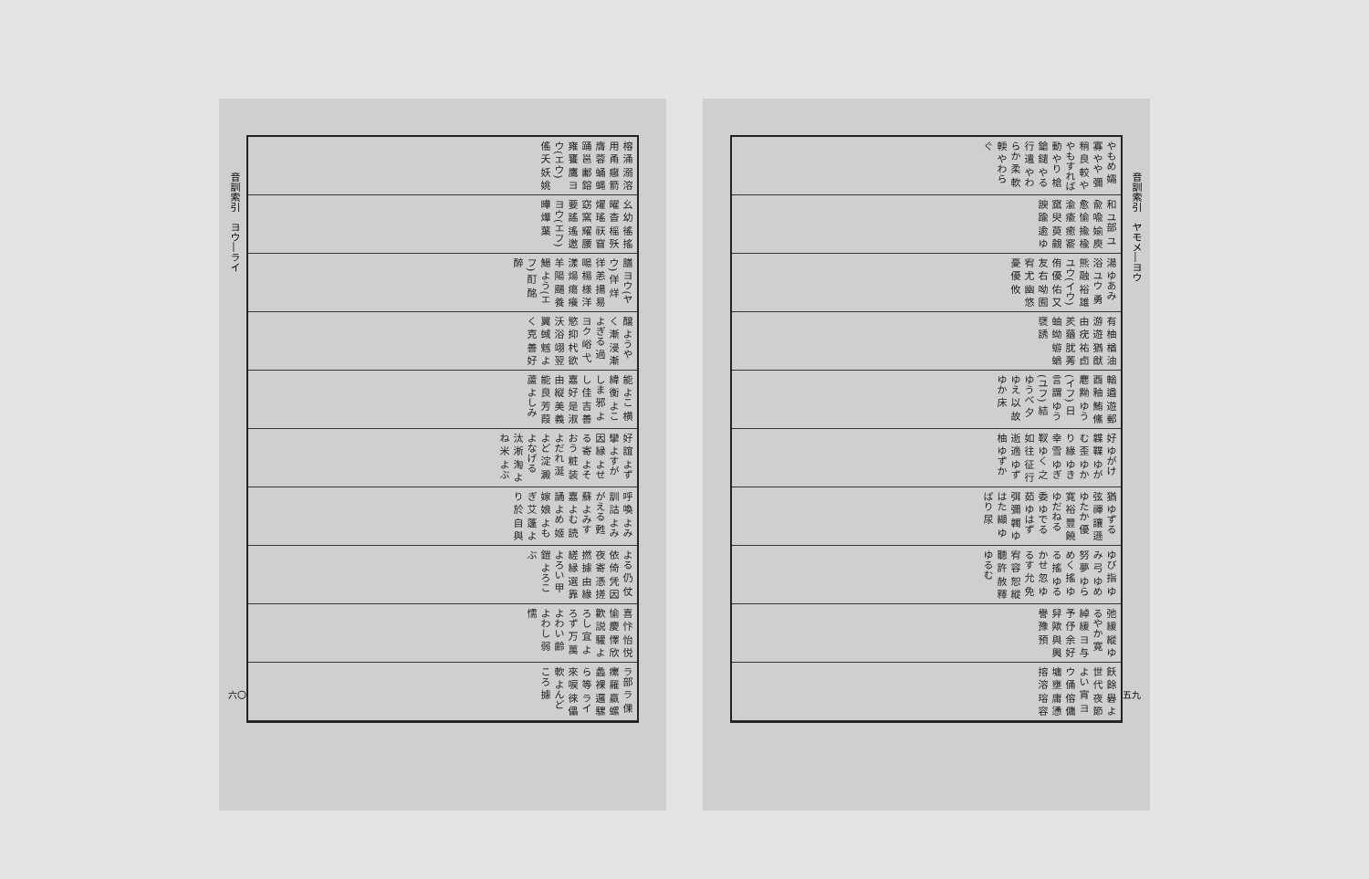音訓索引　ヨウ―ライ
榕 涌 溺 溶 用 甬 癰 箭 膺 蓉 蛹 蝿 踊 邕 鄘 鎔 雍 饔 鷹 ヨウ(エウ) 傜 夭 妖 姚
幺 幼 徭 搖 曜 杳 榣 殀 燿 瑤 祆 窅 窈 窯 耀 腰 要 謠 遙 邀 ヨウ(エフ) 曄 爗 葉
膳 ヨウ(ヤウ) 佯 烊 徉 恙 揚 易 暘 楊 様 洋 漾 煬 瘍 癢 羊 陽 颺 養 鰑 よう(エフ) 酊 酩 醉
醸 ようやく 漸 浸 漸 よぎる 過 ヨク 峪 弋 慾 抑 杙 欲 沃 浴 翊 翌 翼 蜮 魊 よく 克 善 好
能 よこ 横 緯 衡 よこしま 邪 よし 佳 吉 善 嘉 好 是 淑 由 縦 美 義 能 良 芳 葭 蘆 よしみ
好 誼 よず 攣 よすが 因 縁 よせる 寄 よそおう 粧 装 よだれ 涎 よど 淀 澱 よなげる 汰 淅 淘 よね 米 よぶ
呼 喚 よみ 訓 詁 よみがえる 甦 蘇 よみす 嘉 よむ 読 誦 よめ 姬 嫁 娘 よもぎ 艾 蓬 より 於 自 與
よる 仍 仗 依 倚 凭 因 夜 寄 憑 搓 撚 據 由 緣 縒 縁 選 靠 よろい 甲 鎧 よろこぶ
喜 忭 怡 悦 愉 慶 懌 欣 歡 説 驩 よろし 宜 よろず 万 萬 よわい 齢 よわし 弱 懦
ラ部 ラ 倮 瘰 羅 蠃 螺 蠡 裸 邏 騾 ら 等 ライ 來 唳 徠 儡 軟 よんどころ 據
六〇
音訓索引　ヤモメ―ヨウ
やもめ 孀 寡 やや 彌 稍 良 較 ややもすれば 動 やり 槍 鎗 鑓 やる 行 遣 やわらか 柔 軟 輭 やわらぐ
和 ユ部 ユ 兪 喩 媮 庾 愈 愉 揄 楡 渝 瘉 癒 窬 窳 臾 萸 覦 諛 踰 逾 ゆ
湯 ゆあみ 浴 ユウ 勇 熊 融 裕 雄 ユウ(イウ) 侑 優 佑 又 友 右 呦 囿 宥 尤 幽 悠 憂 優 攸
有 柚 楢 油 游 遊 猶 猷 由 疣 祐 卣 羑 蕕 肬 莠 蚰 蚴 蝣 蝤 褎 誘
輶 遒 遊 郵 酉 釉 鮪 鯈 麀 黝 ゆう(イフ) 日 言 謂 ゆう(ユフ) 結 ゆうべ 夕 ゆえ 以 故 ゆか 床
好 ゆがけ 韘 鞢 ゆがむ 歪 ゆかり 緣 ゆき 幸 雪 ゆぎ 靫 ゆく 之 如 往 征 行 逝 適 ゆず 柚 ゆずか
猶 ゆずる 弦 禪 讓 遜 ゆたか 優 寛 裕 豐 饒 ゆだねる 委 ゆでる 茹 ゆはず 弭 彌 韣 ゆはた 纈 ゆばり 尿
ゆび 指 ゆみ 弓 ゆめ 努 夢 ゆらめく 搖 ゆる 搖 ゆるかせ 忽 ゆるす 允 免 宥 容 恕 縱 聽 許 赦 釋 ゆるむ
弛 緩 縱 ゆるやか 寛 綽 緩 ヨ 与 予 伃 余 好 舁 歟 與 輿 譽 豫 預
飫 餘 礜 よ 世 代 夜 節 よい 宵 ヨウ 俑 傛 傭 墉 壅 庸 慂 搈 溶 瑢 容
五九